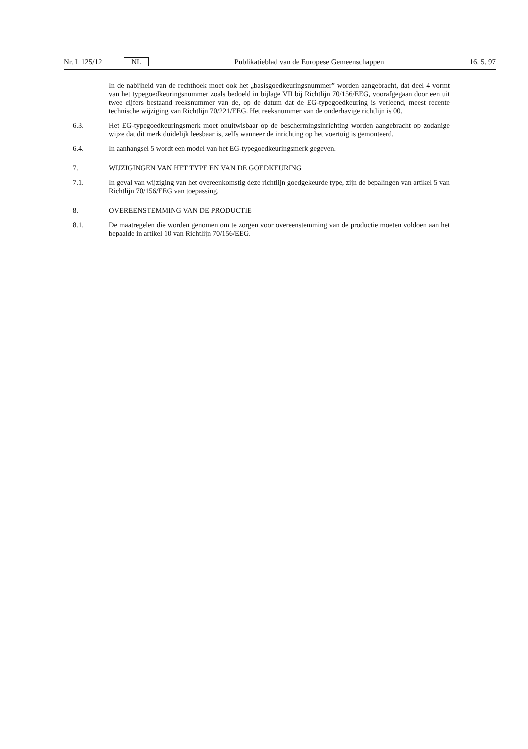Nr. L 125/12 NL Publikatieblad van de Europese Gemeenschappen 16. 5. 97
In de nabijheid van de rechthoek moet ook het „basisgoedkeuringsnummer” worden aange­bracht, dat deel 4 vormt van het typegoedkeuringsnummer zoals bedoeld in bijlage VII bij Richtlijn 70/156/EEG, voorafgegaan door een uit twee cijfers bestaand reeksnummer van de, op de datum dat de EG-typegoedkeuring is verleend, meest recente technische wijziging van Richtlijn 70/221/EEG. Het reeksnummer van de onderhavige richtlijn is 00.
6.3. Het EG-typegoedkeuringsmerk moet onuitwisbaar op de beschermingsinrichting worden aange­bracht op zodanige wijze dat dit merk duidelijk leesbaar is, zelfs wanneer de inrichting op het voertuig is gemonteerd.
6.4. In aanhangsel 5 wordt een model van het EG-typegoedkeuringsmerk gegeven.
7. WIJZIGINGEN VAN HET TYPE EN VAN DE GOEDKEURING
7.1. In geval van wijziging van het overeenkomstig deze richtlijn goedgekeurde type, zijn de bepalingen van artikel 5 van Richtlijn 70/156/EEG van toepassing.
8. OVEREENSTEMMING VAN DE PRODUCTIE
8.1. De maatregelen die worden genomen om te zorgen voor overeenstemming van de productie moeten voldoen aan het bepaalde in artikel 10 van Richtlijn 70/156/EEG.